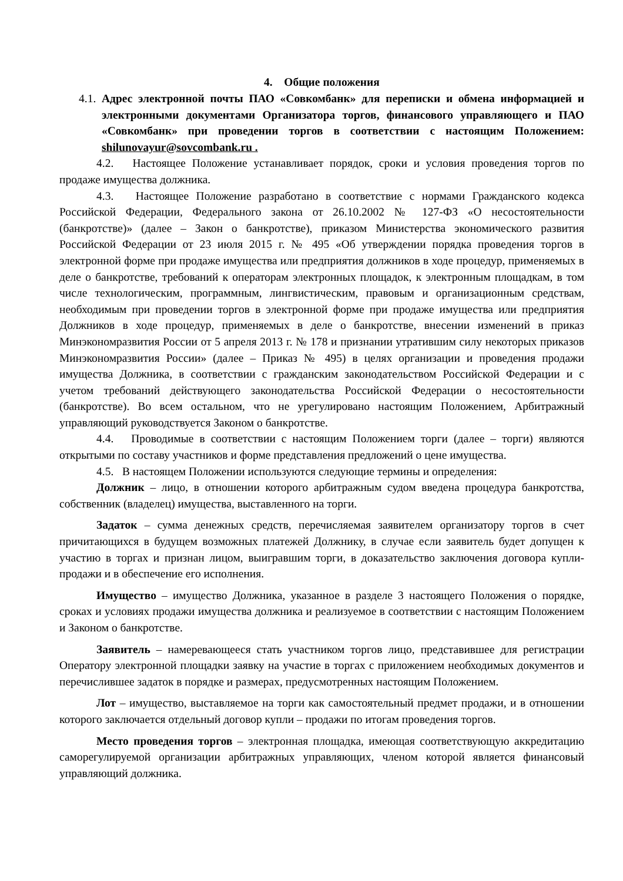4. Общие положения
4.1.
Адрес электронной почты ПАО «Совкомбанк» для переписки и обмена информацией и электронными документами Организатора торгов, финансового управляющего и ПАО «Совкомбанк» при проведении торгов в соответствии с настоящим Положением: shilunovayur@sovcombank.ru .
4.2. Настоящее Положение устанавливает порядок, сроки и условия проведения торгов по продаже имущества должника.
4.3. Настоящее Положение разработано в соответствие с нормами Гражданского кодекса Российской Федерации, Федерального закона от 26.10.2002 № 127-ФЗ «О несостоятельности (банкротстве)» (далее – Закон о банкротстве), приказом Министерства экономического развития Российской Федерации от 23 июля 2015 г. № 495 «Об утверждении порядка проведения торгов в электронной форме при продаже имущества или предприятия должников в ходе процедур, применяемых в деле о банкротстве, требований к операторам электронных площадок, к электронным площадкам, в том числе технологическим, программным, лингвистическим, правовым и организационным средствам, необходимым при проведении торгов в электронной форме при продаже имущества или предприятия Должников в ходе процедур, применяемых в деле о банкротстве, внесении изменений в приказ Минэкономразвития России от 5 апреля 2013 г. № 178 и признании утратившим силу некоторых приказов Минэкономразвития России» (далее – Приказ № 495) в целях организации и проведения продажи имущества Должника, в соответствии с гражданским законодательством Российской Федерации и с учетом требований действующего законодательства Российской Федерации о несостоятельности (банкротстве). Во всем остальном, что не урегулировано настоящим Положением, Арбитражный управляющий руководствуется Законом о банкротстве.
4.4. Проводимые в соответствии с настоящим Положением торги (далее – торги) являются открытыми по составу участников и форме представления предложений о цене имущества.
4.5. В настоящем Положении используются следующие термины и определения:
Должник – лицо, в отношении которого арбитражным судом введена процедура банкротства, собственник (владелец) имущества, выставленного на торги.
Задаток – сумма денежных средств, перечисляемая заявителем организатору торгов в счет причитающихся в будущем возможных платежей Должнику, в случае если заявитель будет допущен к участию в торгах и признан лицом, выигравшим торги, в доказательство заключения договора купли-продажи и в обеспечение его исполнения.
Имущество – имущество Должника, указанное в разделе 3 настоящего Положения о порядке, сроках и условиях продажи имущества должника и реализуемое в соответствии с настоящим Положением и Законом о банкротстве.
Заявитель – намеревающееся стать участником торгов лицо, представившее для регистрации Оператору электронной площадки заявку на участие в торгах с приложением необходимых документов и перечислившее задаток в порядке и размерах, предусмотренных настоящим Положением.
Лот – имущество, выставляемое на торги как самостоятельный предмет продажи, и в отношении которого заключается отдельный договор купли – продажи по итогам проведения торгов.
Место проведения торгов – электронная площадка, имеющая соответствующую аккредитацию саморегулируемой организации арбитражных управляющих, членом которой является финансовый управляющий должника.